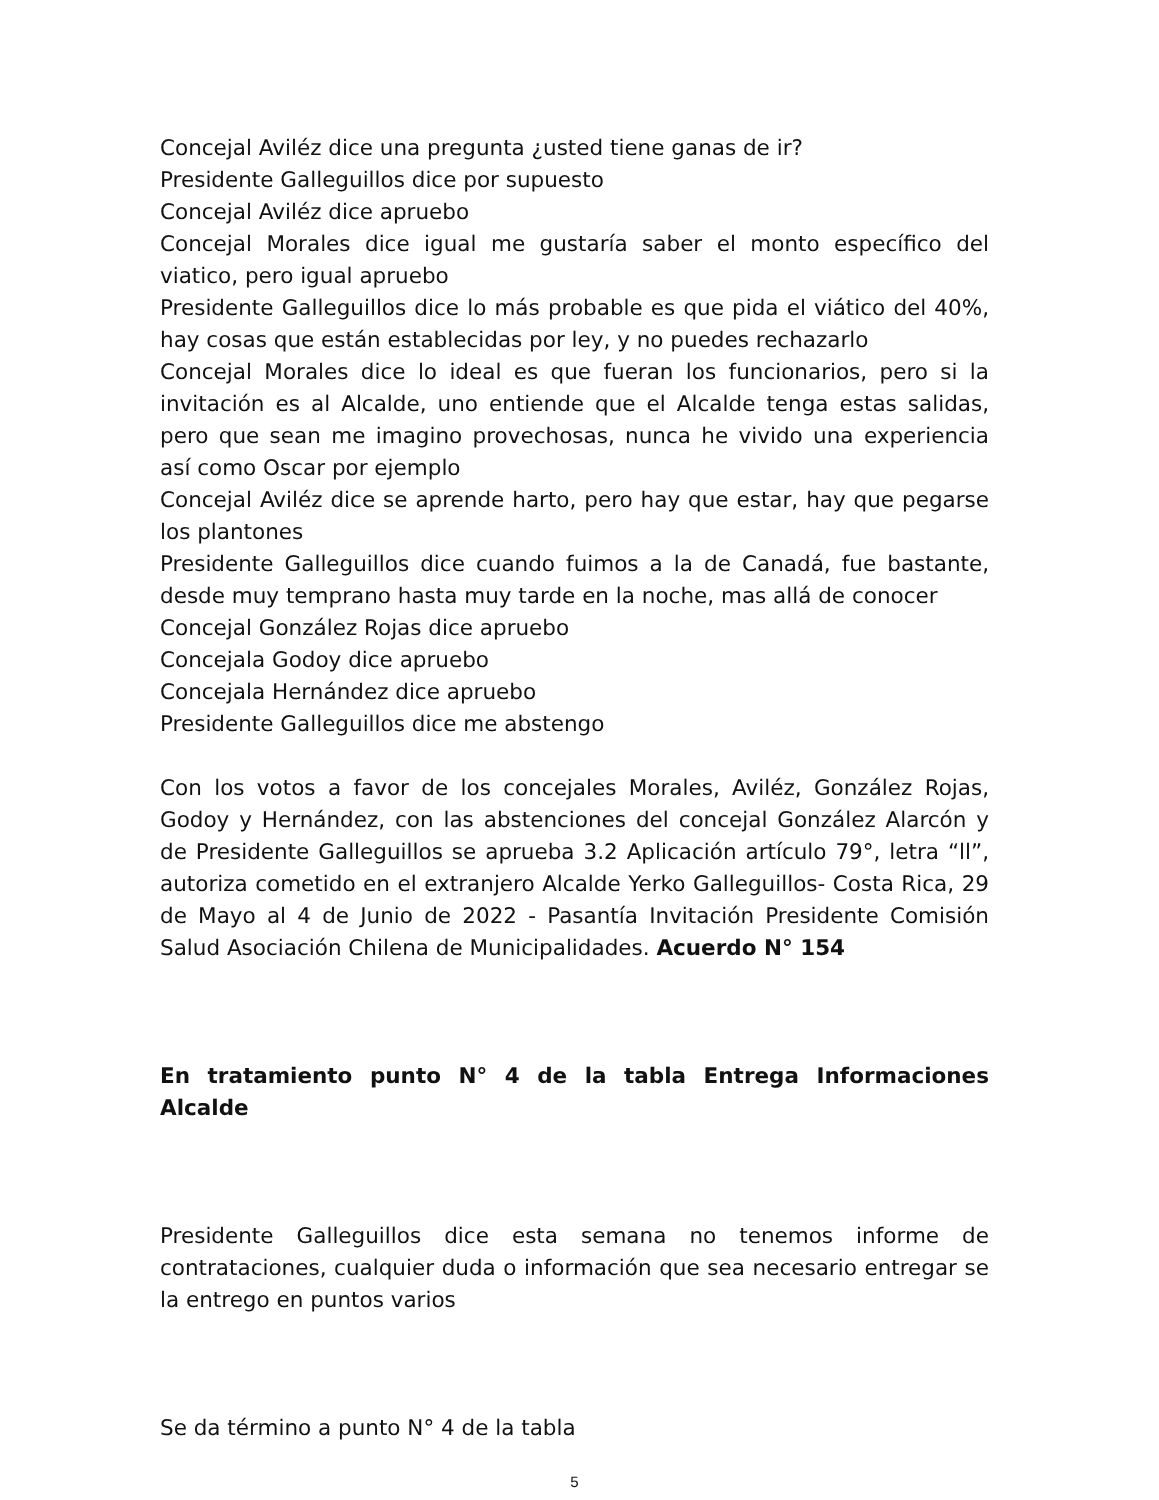Concejal Aviléz dice una pregunta ¿usted tiene ganas de ir?
Presidente Galleguillos dice por supuesto
Concejal Aviléz dice apruebo
Concejal Morales dice igual me gustaría saber el monto específico del viatico, pero igual apruebo
Presidente Galleguillos dice lo más probable es que pida el viático del 40%, hay cosas que están establecidas por ley, y no puedes rechazarlo
Concejal Morales dice lo ideal es que fueran los funcionarios, pero si la invitación es al Alcalde, uno entiende que el Alcalde tenga estas salidas, pero que sean me imagino provechosas, nunca he vivido una experiencia así como Oscar por ejemplo
Concejal Aviléz dice se aprende harto, pero hay que estar, hay que pegarse los plantones
Presidente Galleguillos dice cuando fuimos a la de Canadá, fue bastante, desde muy temprano hasta muy tarde en la noche, mas allá de conocer
Concejal González Rojas dice apruebo
Concejala Godoy dice apruebo
Concejala Hernández dice apruebo
Presidente Galleguillos dice me abstengo
Con los votos a favor de los concejales Morales, Aviléz, González Rojas, Godoy y Hernández, con las abstenciones del concejal González Alarcón y de Presidente Galleguillos se aprueba 3.2 Aplicación artículo 79°, letra “ll”, autoriza cometido en el extranjero Alcalde Yerko Galleguillos- Costa Rica, 29 de Mayo al 4 de Junio de 2022 - Pasantía Invitación Presidente Comisión Salud Asociación Chilena de Municipalidades. Acuerdo N° 154
En tratamiento punto N° 4 de la tabla Entrega Informaciones Alcalde
Presidente Galleguillos dice esta semana no tenemos informe de contrataciones, cualquier duda o información que sea necesario entregar se la entrego en puntos varios
Se da término a punto N° 4 de la tabla
5